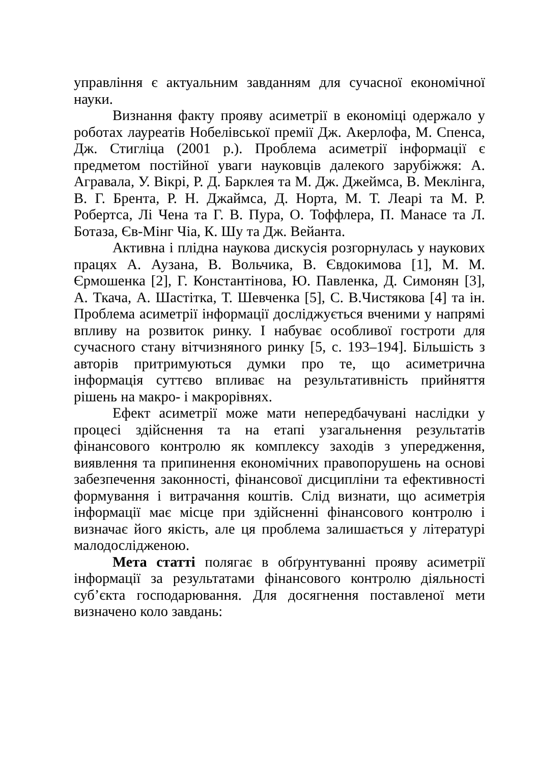управління є актуальним завданням для сучасної економічної науки.
Визнання факту прояву асиметрії в економіці одержало у роботах лауреатів Нобелівської премії Дж. Акерлофа, М. Спенса, Дж. Стигліца (2001 р.). Проблема асиметрії інформації є предметом постійної уваги науковців далекого зарубіжжя: А. Агравала, У. Вікрі, Р. Д. Барклея та М. Дж. Джеймса, В. Меклінга, В. Г. Брента, Р. Н. Джаймса, Д. Норта, М. Т. Леарі та М. Р. Робертса, Лі Чена та Г. В. Пура, О. Тоффлера, П. Манасе та Л. Ботаза, Єв-Мінг Чіа, К. Шу та Дж. Вейанта.
Активна і плідна наукова дискусія розгорнулась у наукових працях А. Аузана, В. Вольчика, В. Євдокимова [1], М. М. Єрмошенка [2], Г. Константінова, Ю. Павленка, Д. Симонян [3], А. Ткача, А. Шастітка, Т. Шевченка [5], С. В.Чистякова [4] та ін. Проблема асиметрії інформації досліджується вченими у напрямі впливу на розвиток ринку. І набуває особливої гостроти для сучасного стану вітчизняного ринку [5, с. 193–194]. Більшість з авторів притримуються думки про те, що асиметрична інформація суттєво впливає на результативність прийняття рішень на макро- і макрорівнях.
Ефект асиметрії може мати непередбачувані наслідки у процесі здійснення та на етапі узагальнення результатів фінансового контролю як комплексу заходів з упередження, виявлення та припинення економічних правопорушень на основі забезпечення законності, фінансової дисципліни та ефективності формування і витрачання коштів. Слід визнати, що асиметрія інформації має місце при здійсненні фінансового контролю і визначає його якість, але ця проблема залишається у літературі малодослідженою.
Мета статті полягає в обґрунтуванні прояву асиметрії інформації за результатами фінансового контролю діяльності суб’єкта господарювання. Для досягнення поставленої мети визначено коло завдань: